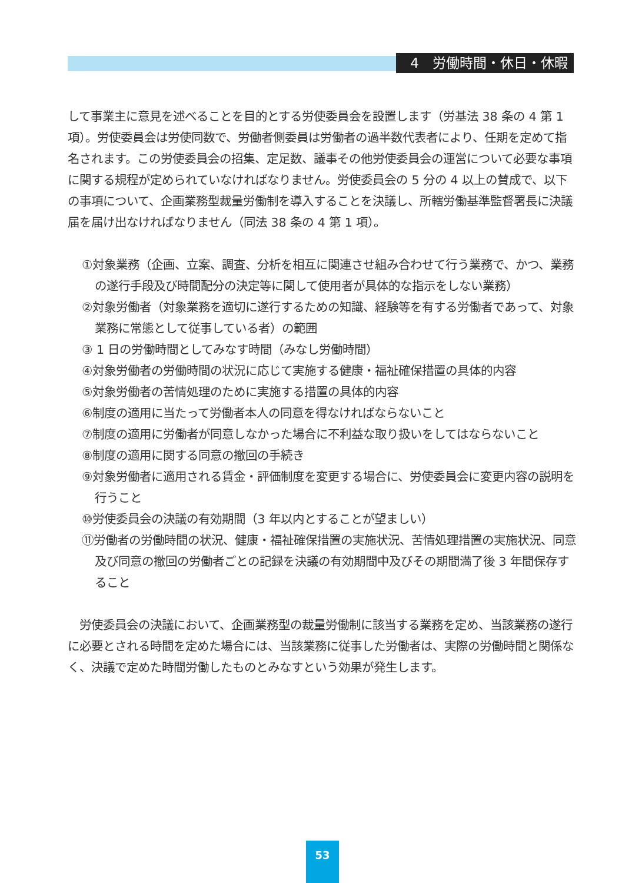4　労働時間・休日・休暇
して事業主に意見を述べることを目的とする労使委員会を設置します（労基法 38 条の 4 第 1 項）。労使委員会は労使同数で、労働者側委員は労働者の過半数代表者により、任期を定めて指名されます。この労使委員会の招集、定足数、議事その他労使委員会の運営について必要な事項に関する規程が定められていなければなりません。労使委員会の 5 分の 4 以上の賛成で、以下の事項について、企画業務型裁量労働制を導入することを決議し、所轄労働基準監督署長に決議届を届け出なければなりません（同法 38 条の 4 第 1 項）。
①対象業務（企画、立案、調査、分析を相互に関連させ組み合わせて行う業務で、かつ、業務の遂行手段及び時間配分の決定等に関して使用者が具体的な指示をしない業務）
②対象労働者（対象業務を適切に遂行するための知識、経験等を有する労働者であって、対象業務に常態として従事している者）の範囲
③ 1 日の労働時間としてみなす時間（みなし労働時間）
④対象労働者の労働時間の状況に応じて実施する健康・福祉確保措置の具体的内容
⑤対象労働者の苦情処理のために実施する措置の具体的内容
⑥制度の適用に当たって労働者本人の同意を得なければならないこと
⑦制度の適用に労働者が同意しなかった場合に不利益な取り扱いをしてはならないこと
⑧制度の適用に関する同意の撤回の手続き
⑨対象労働者に適用される賃金・評価制度を変更する場合に、労使委員会に変更内容の説明を行うこと
⑩労使委員会の決議の有効期間（3 年以内とすることが望ましい）
⑪労働者の労働時間の状況、健康・福祉確保措置の実施状況、苦情処理措置の実施状況、同意及び同意の撤回の労働者ごとの記録を決議の有効期間中及びその期間満了後 3 年間保存すること
　労使委員会の決議において、企画業務型の裁量労働制に該当する業務を定め、当該業務の遂行に必要とされる時間を定めた場合には、当該業務に従事した労働者は、実際の労働時間と関係なく、決議で定めた時間労働したものとみなすという効果が発生します。
53